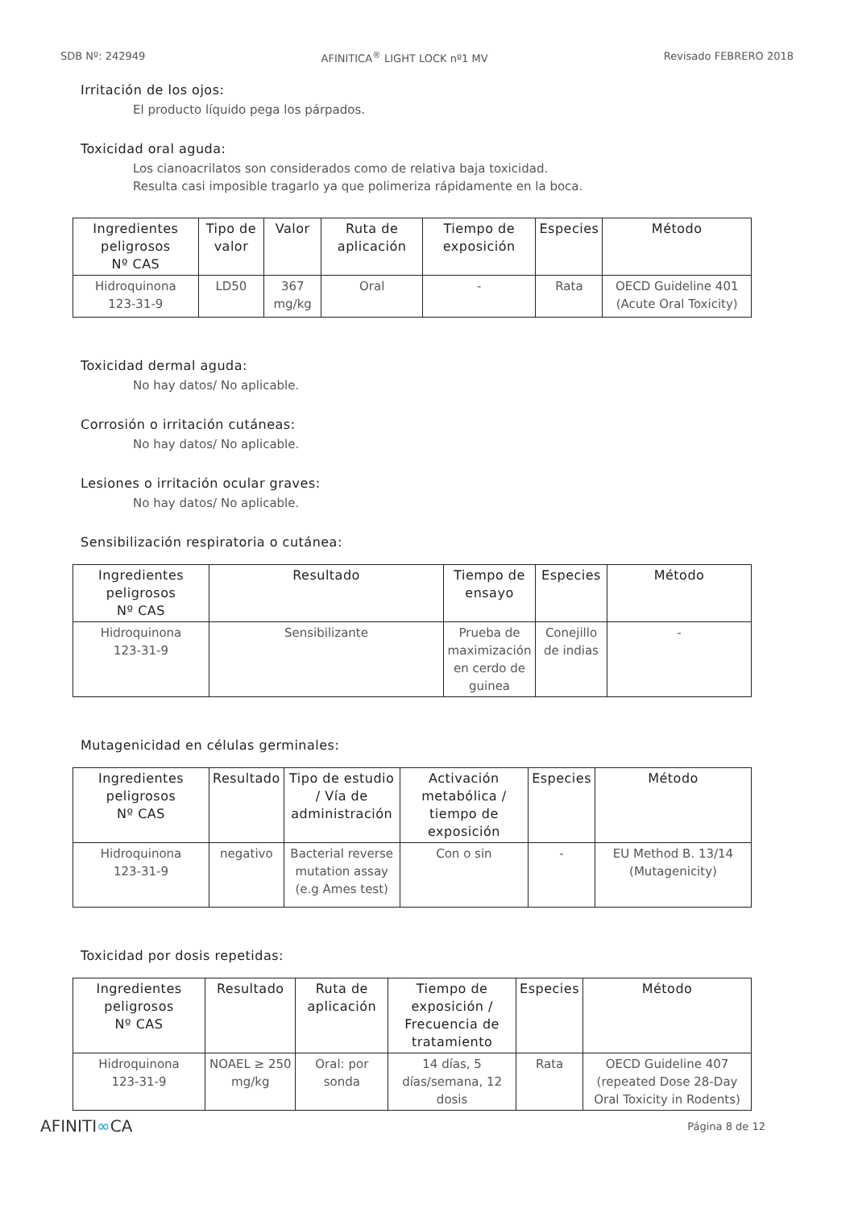SDB Nº: 242949 AFINITICA<sup>®</sup> LIGHT LOCK nº1 MV Revisado FEBRERO 2018
Irritación de los ojos:
El producto líquido pega los párpados.
Toxicidad oral aguda:
Los cianoacrilatos son considerados como de relativa baja toxicidad.
Resulta casi imposible tragarlo ya que polimeriza rápidamente en la boca.
| Ingredientes peligrosos Nº CAS | Tipo de valor | Valor | Ruta de aplicación | Tiempo de exposición | Especies | Método |
| --- | --- | --- | --- | --- | --- | --- |
| Hidroquinona 123-31-9 | LD50 | 367 mg/kg | Oral | - | Rata | OECD Guideline 401 (Acute Oral Toxicity) |
Toxicidad dermal aguda:
No hay datos/ No aplicable.
Corrosión o irritación cutáneas:
No hay datos/ No aplicable.
Lesiones o irritación ocular graves:
No hay datos/ No aplicable.
Sensibilización respiratoria o cutánea:
| Ingredientes peligrosos Nº CAS | Resultado | Tiempo de ensayo | Especies | Método |
| --- | --- | --- | --- | --- |
| Hidroquinona 123-31-9 | Sensibilizante | Prueba de maximización en cerdo de guinea | Conejillo de indias | - |
Mutagenicidad en células germinales:
| Ingredientes peligrosos Nº CAS | Resultado | Tipo de estudio / Vía de administración | Activación metabólica / tiempo de exposición | Especies | Método |
| --- | --- | --- | --- | --- | --- |
| Hidroquinona 123-31-9 | negativo | Bacterial reverse mutation assay (e.g Ames test) | Con o sin | - | EU Method B. 13/14 (Mutagenicity) |
Toxicidad por dosis repetidas:
| Ingredientes peligrosos Nº CAS | Resultado | Ruta de aplicación | Tiempo de exposición / Frecuencia de tratamiento | Especies | Método |
| --- | --- | --- | --- | --- | --- |
| Hidroquinona 123-31-9 | NOAEL ≥ 250 mg/kg | Oral: por sonda | 14 días, 5 días/semana, 12 dosis | Rata | OECD Guideline 407 (repeated Dose 28-Day Oral Toxicity in Rodents) |
AFINITI∞CA Página 8 de 12